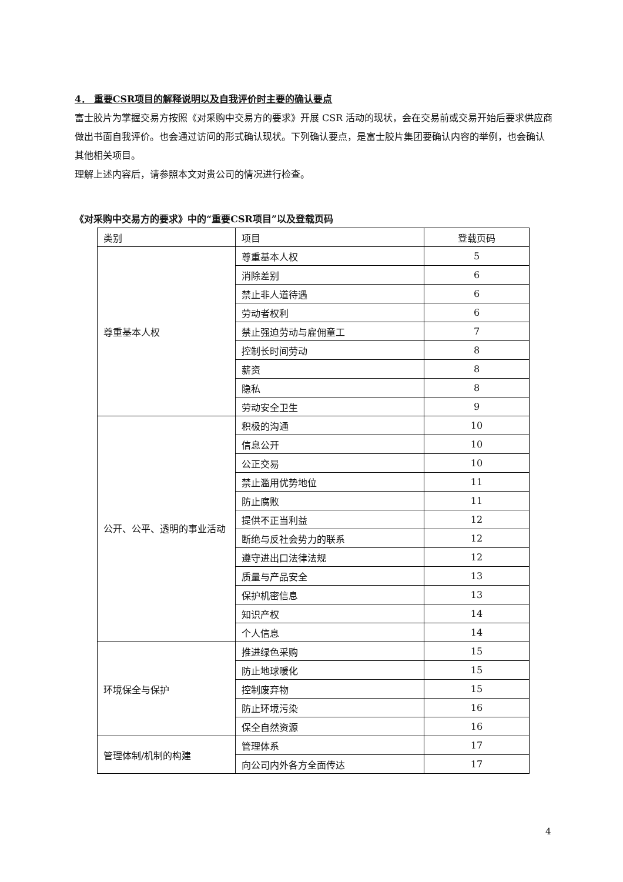4． 重要CSR项目的解释说明以及自我评价时主要的确认要点
富士胶片为掌握交易方按照《对采购中交易方的要求》开展 CSR 活动的现状，会在交易前或交易开始后要求供应商做出书面自我评价。也会通过访问的形式确认现状。下列确认要点，是富士胶片集团要确认内容的举例，也会确认其他相关项目。
理解上述内容后，请参照本文对贵公司的情况进行检查。
《对采购中交易方的要求》中的“重要CSR项目”以及登载页码
| 类别 | 项目 | 登载页码 |
| 尊重基本人权 | 尊重基本人权 | 5 |
| | 消除差别 | 6 |
| | 禁止非人道待遇 | 6 |
| | 劳动者权利 | 6 |
| | 禁止强迫劳动与雇佣童工 | 7 |
| | 控制长时间劳动 | 8 |
| | 薪资 | 8 |
| | 隐私 | 8 |
| | 劳动安全卫生 | 9 |
| 公开、公平、透明的事业活动 | 积极的沟通 | 10 |
| | 信息公开 | 10 |
| | 公正交易 | 10 |
| | 禁止滥用优势地位 | 11 |
| | 防止腐败 | 11 |
| | 提供不正当利益 | 12 |
| | 断绝与反社会势力的联系 | 12 |
| | 遵守进出口法律法规 | 12 |
| | 质量与产品安全 | 13 |
| | 保护机密信息 | 13 |
| | 知识产权 | 14 |
| | 个人信息 | 14 |
| 环境保全与保护 | 推进绿色采购 | 15 |
| | 防止地球暖化 | 15 |
| | 控制废弃物 | 15 |
| | 防止环境污染 | 16 |
| | 保全自然资源 | 16 |
| 管理体制/机制的构建 | 管理体系 | 17 |
| | 向公司内外各方全面传达 | 17 |
4